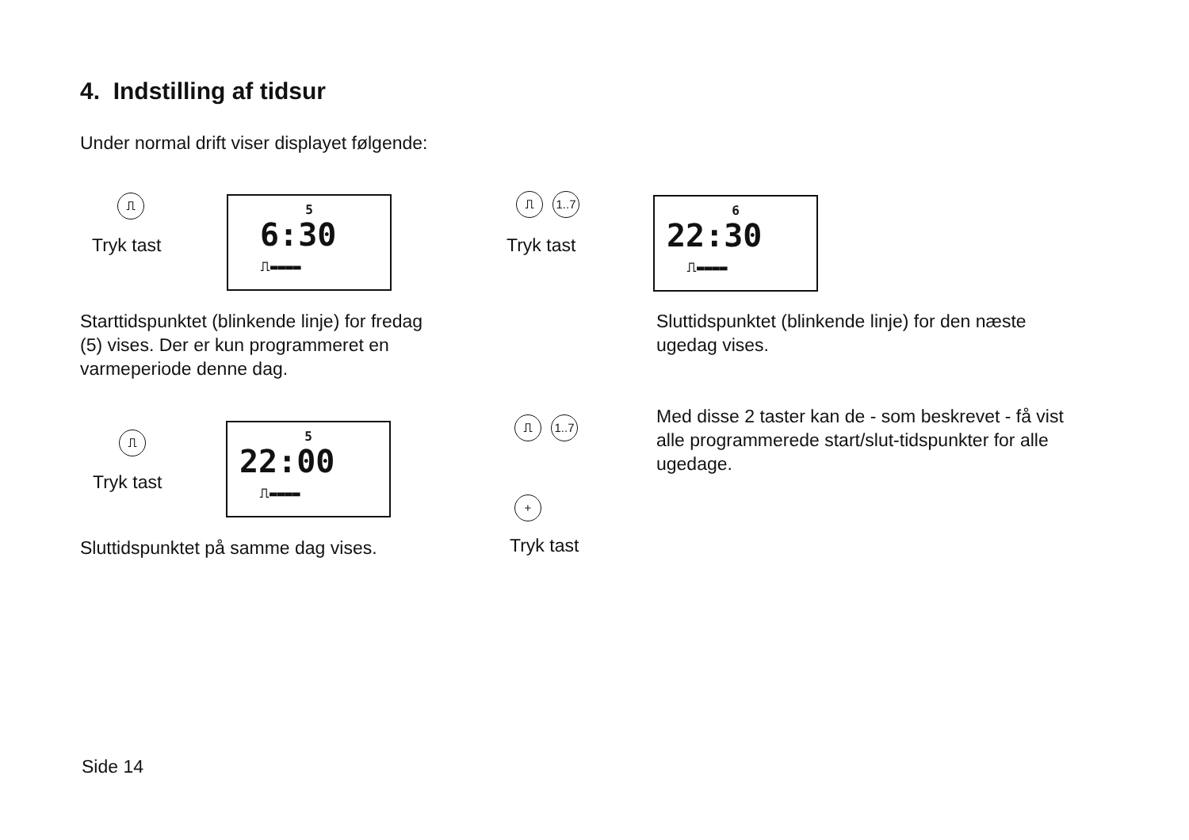4. Indstilling af tidsur
Under normal drift viser displayet følgende:
⎍
Tryk tast
5
6:30
⎍▬▬▬▬
Starttidspunktet (blinkende linje) for fredag
(5) vises. Der er kun programmeret en
varmeperiode denne dag.
⎍ 1..7
Tryk tast
6
22:30
⎍▬▬▬▬
Sluttidspunktet (blinkende linje) for den næste
ugedag vises.
⎍
Tryk tast
5
22:00
⎍▬▬▬▬
Sluttidspunktet på samme dag vises.
⎍ 1..7
+
Tryk tast
Med disse 2 taster kan de - som beskrevet - få vist
alle programmerede start/slut-tidspunkter for alle
ugedage.
Side 14